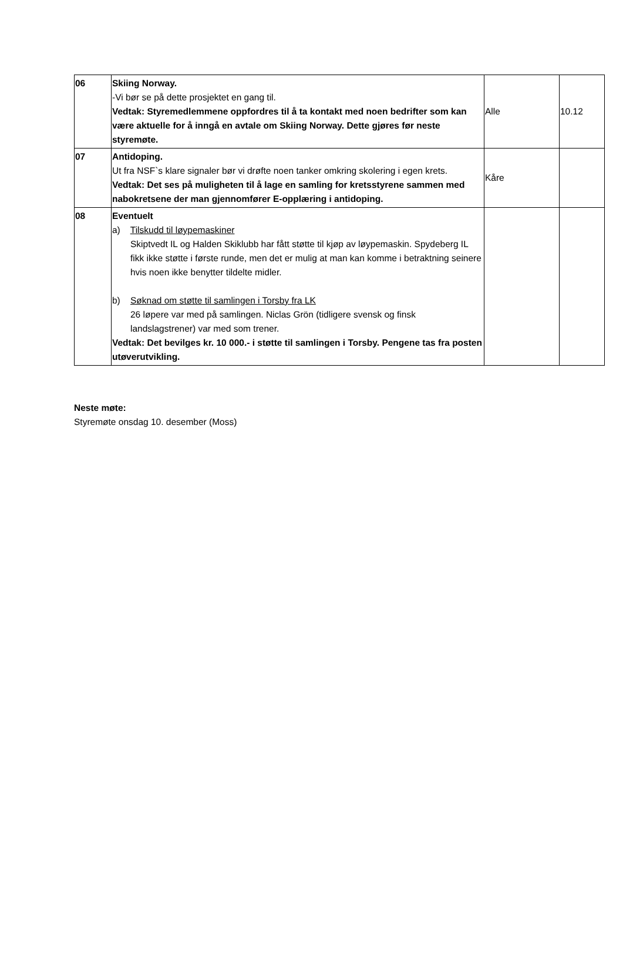| 06 | Skiing Norway. -Vi bør se på dette prosjektet en gang til. Vedtak: Styremedlemmene oppfordres til å ta kontakt med noen bedrifter som kan være aktuelle for å inngå en avtale om Skiing Norway. Dette gjøres før neste styremøte. | Alle | 10.12 |
| 07 | Antidoping. Ut fra NSF`s klare signaler bør vi drøfte noen tanker omkring skolering i egen krets. Vedtak: Det ses på muligheten til å lage en samling for kretsstyrene sammen med nabokretsene der man gjennomfører E-opplæring i antidoping. | Kåre | |
| 08 | Eventuelt a) Tilskudd til løypemaskiner Skiptvedt IL og Halden Skiklubb har fått støtte til kjøp av løypemaskin. Spydeberg IL fikk ikke støtte i første runde, men det er mulig at man kan komme i betraktning seinere hvis noen ikke benytter tildelte midler. b) Søknad om støtte til samlingen i Torsby fra LK 26 løpere var med på samlingen. Niclas Grön (tidligere svensk og finsk landslagstrener) var med som trener. Vedtak: Det bevilges kr. 10 000.- i støtte til samlingen i Torsby. Pengene tas fra posten utøverutvikling. | | |
Neste møte:
Styremøte onsdag 10. desember (Moss)